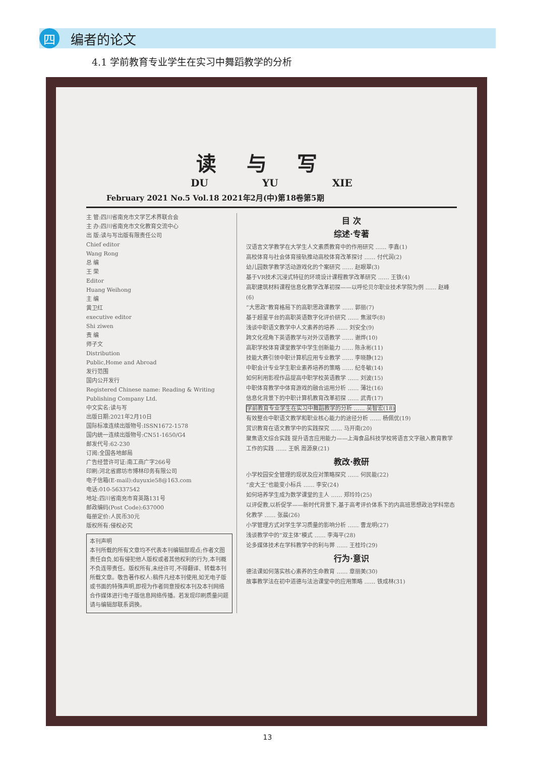四
编者的论文
4.1 学前教育专业学生在实习中舞蹈教学的分析
读与写
DU YU XIE
February 2021 No.5 Vol.18 2021年2月(中)第18卷第5期
主 管:四川省南充市文学艺术界联合会
主 办:四川省南充市文化教育交流中心
出 版:读与写出版有限责任公司
Chief editor
Wang Rong
总 编
王 荣
Editor
Huang Weihong
主 编
黄卫红
executive editor
Shi ziwen
责 编
师子文
Distribution
Public,Home and Abroad
发行范围
国内公开发行
Registered Chinese name: Reading & Writing Publishing Company Ltd.
中文实名:读与写
出版日期:2021年2月10日
国际标准连续出版物号:ISSN1672-1578
国内统一连续出版物号:CN51-1650/G4
邮发代号:62-230
订阅:全国各地邮局
广告经营许可证:南工商广字266号
印刷:河北省廊坊市博林印务有限公司
电子信箱(E-mail):duyuxie58@163.com
电话:010-56337542
地址:四川省南充市育英路131号
邮政编码(Post Code):637000
每册定价:人民币30元
版权所有:侵权必究
本刊声明
本刊所载的所有文章均不代表本刊编辑部观点;作者文图责任自负,如有侵犯他人版权或者其他权利的行为,本刊概不负连带责任。版权所有,未经许可,不得翻译、转载本刊所载文章。敬告著作权人:稿件凡经本刊使用,如无电子版或书面的特殊声明,即视为作者同意授权本刊及本刊网络合作媒体进行电子版信息网络传播。若发现印刷质量问题请与编辑部联系调换。
目 次
综述·专著
汉语言文学教学在大学生人文素质教育中的作用研究 …… 李鑫(1)
高校体育与社会体育接轨推动高校体育改革探讨 …… 付代润(2)
幼儿园数学教学活动游戏化的个案研究 …… 赵眼翠(3)
基于VR技术沉浸式特征的环境设计课程教学改革研究 …… 王铁(4)
高职建筑材料课程信息化教学改革初探——以呼伦贝尔职业技术学院为例 …… 赵峰(6)
“大思政”教育格局下的高职思政课教学 …… 郭丽(7)
基于超星平台的高职英语数字化评价研究 …… 焦淑华(8)
浅谈中职语文教学中人文素养的培养 …… 刘安全(9)
跨文化视角下英语教学与对外汉语教学 …… 谢烨(10)
高职学校体育课堂教学中学生创新能力 …… 陈永彬(11)
技能大赛引领中职计算机应用专业教学 …… 李晓静(12)
中职会计专业学生职业素养培养的策略 …… 纪冬敏(14)
如何利用影视作品提高中职学校英语教学 …… 刘波(15)
中职体育教学中体育游戏的融合运用分析 …… 薄壮(16)
信息化背景下的中职计算机教育改革初探 …… 武青(17)
学前教育专业学生在实习中舞蹈教学的分析 …… 吴智宏(18)
有效整合中职语文教学和职业核心能力的途径分析 …… 杨佩优(19)
赏识教育在语文教学中的实践探究 …… 马开南(20)
聚焦语文综合实践 提升语言应用能力——上海食品科技学校将语言文字融入教育教学工作的实践 …… 王帆 周源泉(21)
教改·教研
小学校园安全管理的现状及应对策略探究 …… 何民能(22)
“皮大王”也能变小标兵 …… 李安(24)
如何培养学生成为数学课堂的主人 …… 郑玲玲(25)
以评促教,以析促学——新时代背景下,基于高考评价体系下的内高班思想政治学科常态化教学 …… 张晨(26)
小学管理方式对学生学习质量的影响分析 …… 曹龙明(27)
浅谈教学中的“双主体”模式 …… 李海平(28)
论多媒体技术在学科教学中的利与弊 …… 王桂玲(29)
行为·意识
德法课如何落实核心素养的生命教育 …… 章丽美(30)
故事教学法在初中道德与法治课堂中的应用策略 …… 铁成林(31)
13